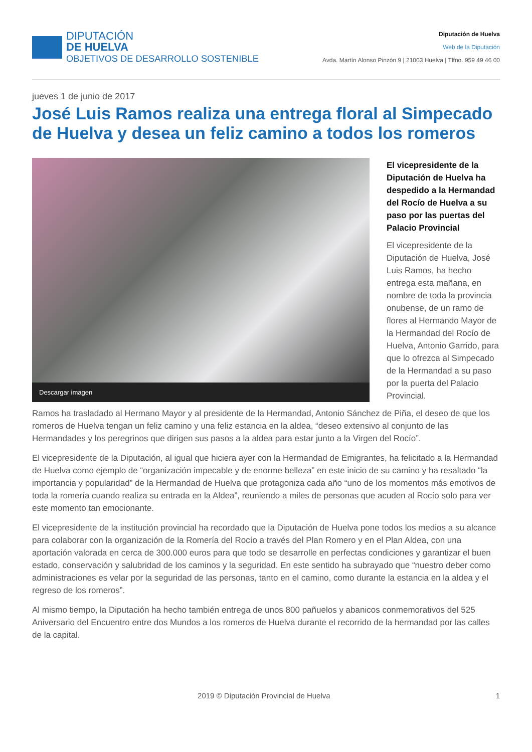DIPUTACIÓN
DE HUELVA
OBJETIVOS DE DESARROLLO SOSTENIBLE
Diputación de Huelva
Web de la Diputación
Avda. Martín Alonso Pinzón 9 | 21003 Huelva | Tlfno. 959 49 46 00
jueves 1 de junio de 2017
José Luis Ramos realiza una entrega floral al Simpecado de Huelva y desea un feliz camino a todos los romeros
Descargar imagen
El vicepresidente de la Diputación de Huelva ha despedido a la Hermandad del Rocío de Huelva a su paso por las puertas del Palacio Provincial
El vicepresidente de la Diputación de Huelva, José Luis Ramos, ha hecho entrega esta mañana, en nombre de toda la provincia onubense, de un ramo de flores al Hermando Mayor de la Hermandad del Rocío de Huelva, Antonio Garrido, para que lo ofrezca al Simpecado de la Hermandad a su paso por la puerta del Palacio Provincial.
Ramos ha trasladado al Hermano Mayor y al presidente de la Hermandad, Antonio Sánchez de Piña, el deseo de que los romeros de Huelva tengan un feliz camino y una feliz estancia en la aldea, “deseo extensivo al conjunto de las Hermandades y los peregrinos que dirigen sus pasos a la aldea para estar junto a la Virgen del Rocío”.
El vicepresidente de la Diputación, al igual que hiciera ayer con la Hermandad de Emigrantes, ha felicitado a la Hermandad de Huelva como ejemplo de “organización impecable y de enorme belleza” en este inicio de su camino y ha resaltado “la importancia y popularidad” de la Hermandad de Huelva que protagoniza cada año “uno de los momentos más emotivos de toda la romería cuando realiza su entrada en la Aldea”, reuniendo a miles de personas que acuden al Rocío solo para ver este momento tan emocionante.
El vicepresidente de la institución provincial ha recordado que la Diputación de Huelva pone todos los medios a su alcance para colaborar con la organización de la Romería del Rocío a través del Plan Romero y en el Plan Aldea, con una aportación valorada en cerca de 300.000 euros para que todo se desarrolle en perfectas condiciones y garantizar el buen estado, conservación y salubridad de los caminos y la seguridad. En este sentido ha subrayado que “nuestro deber como administraciones es velar por la seguridad de las personas, tanto en el camino, como durante la estancia en la aldea y el regreso de los romeros”.
Al mismo tiempo, la Diputación ha hecho también entrega de unos 800 pañuelos y abanicos conmemorativos del 525 Aniversario del Encuentro entre dos Mundos a los romeros de Huelva durante el recorrido de la hermandad por las calles de la capital.
2019 © Diputación Provincial de Huelva 1